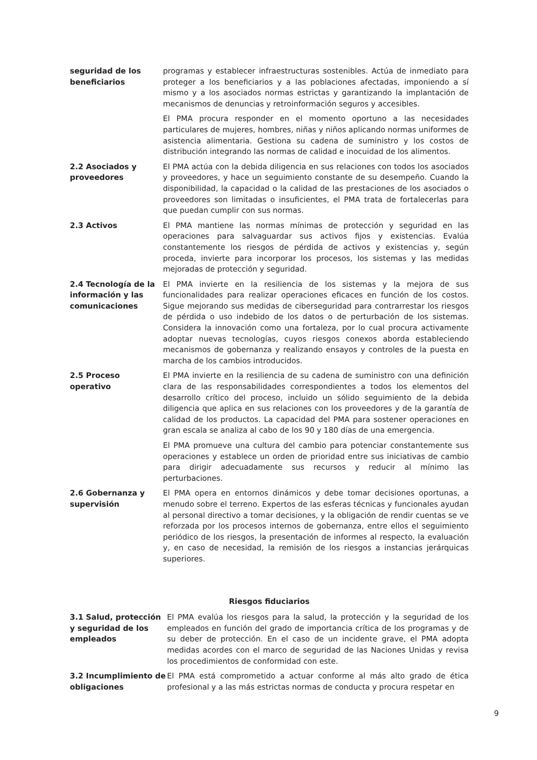seguridad de los beneficiarios
programas y establecer infraestructuras sostenibles. Actúa de inmediato para proteger a los beneficiarios y a las poblaciones afectadas, imponiendo a sí mismo y a los asociados normas estrictas y garantizando la implantación de mecanismos de denuncias y retroinformación seguros y accesibles.
El PMA procura responder en el momento oportuno a las necesidades particulares de mujeres, hombres, niñas y niños aplicando normas uniformes de asistencia alimentaria. Gestiona su cadena de suministro y los costos de distribución integrando las normas de calidad e inocuidad de los alimentos.
2.2 Asociados y proveedores
El PMA actúa con la debida diligencia en sus relaciones con todos los asociados y proveedores, y hace un seguimiento constante de su desempeño. Cuando la disponibilidad, la capacidad o la calidad de las prestaciones de los asociados o proveedores son limitadas o insuficientes, el PMA trata de fortalecerlas para que puedan cumplir con sus normas.
2.3 Activos El PMA mantiene las normas mínimas de protección y seguridad en las operaciones para salvaguardar sus activos fijos y existencias. Evalúa constantemente los riesgos de pérdida de activos y existencias y, según proceda, invierte para incorporar los procesos, los sistemas y las medidas mejoradas de protección y seguridad.
2.4 Tecnología de la información y las comunicaciones
El PMA invierte en la resiliencia de los sistemas y la mejora de sus funcionalidades para realizar operaciones eficaces en función de los costos. Sigue mejorando sus medidas de ciberseguridad para contrarrestar los riesgos de pérdida o uso indebido de los datos o de perturbación de los sistemas. Considera la innovación como una fortaleza, por lo cual procura activamente adoptar nuevas tecnologías, cuyos riesgos conexos aborda estableciendo mecanismos de gobernanza y realizando ensayos y controles de la puesta en marcha de los cambios introducidos.
2.5 Proceso operativo
El PMA invierte en la resiliencia de su cadena de suministro con una definición clara de las responsabilidades correspondientes a todos los elementos del desarrollo crítico del proceso, incluido un sólido seguimiento de la debida diligencia que aplica en sus relaciones con los proveedores y de la garantía de calidad de los productos. La capacidad del PMA para sostener operaciones en gran escala se analiza al cabo de los 90 y 180 días de una emergencia.
El PMA promueve una cultura del cambio para potenciar constantemente sus operaciones y establece un orden de prioridad entre sus iniciativas de cambio para dirigir adecuadamente sus recursos y reducir al mínimo las perturbaciones.
2.6 Gobernanza y supervisión
El PMA opera en entornos dinámicos y debe tomar decisiones oportunas, a menudo sobre el terreno. Expertos de las esferas técnicas y funcionales ayudan al personal directivo a tomar decisiones, y la obligación de rendir cuentas se ve reforzada por los procesos internos de gobernanza, entre ellos el seguimiento periódico de los riesgos, la presentación de informes al respecto, la evaluación y, en caso de necesidad, la remisión de los riesgos a instancias jerárquicas superiores.
Riesgos fiduciarios
3.1 Salud, protección y seguridad de los empleados
El PMA evalúa los riesgos para la salud, la protección y la seguridad de los empleados en función del grado de importancia crítica de los programas y de su deber de protección. En el caso de un incidente grave, el PMA adopta medidas acordes con el marco de seguridad de las Naciones Unidas y revisa los procedimientos de conformidad con este.
3.2 Incumplimiento de obligaciones
El PMA está comprometido a actuar conforme al más alto grado de ética profesional y a las más estrictas normas de conducta y procura respetar en
9